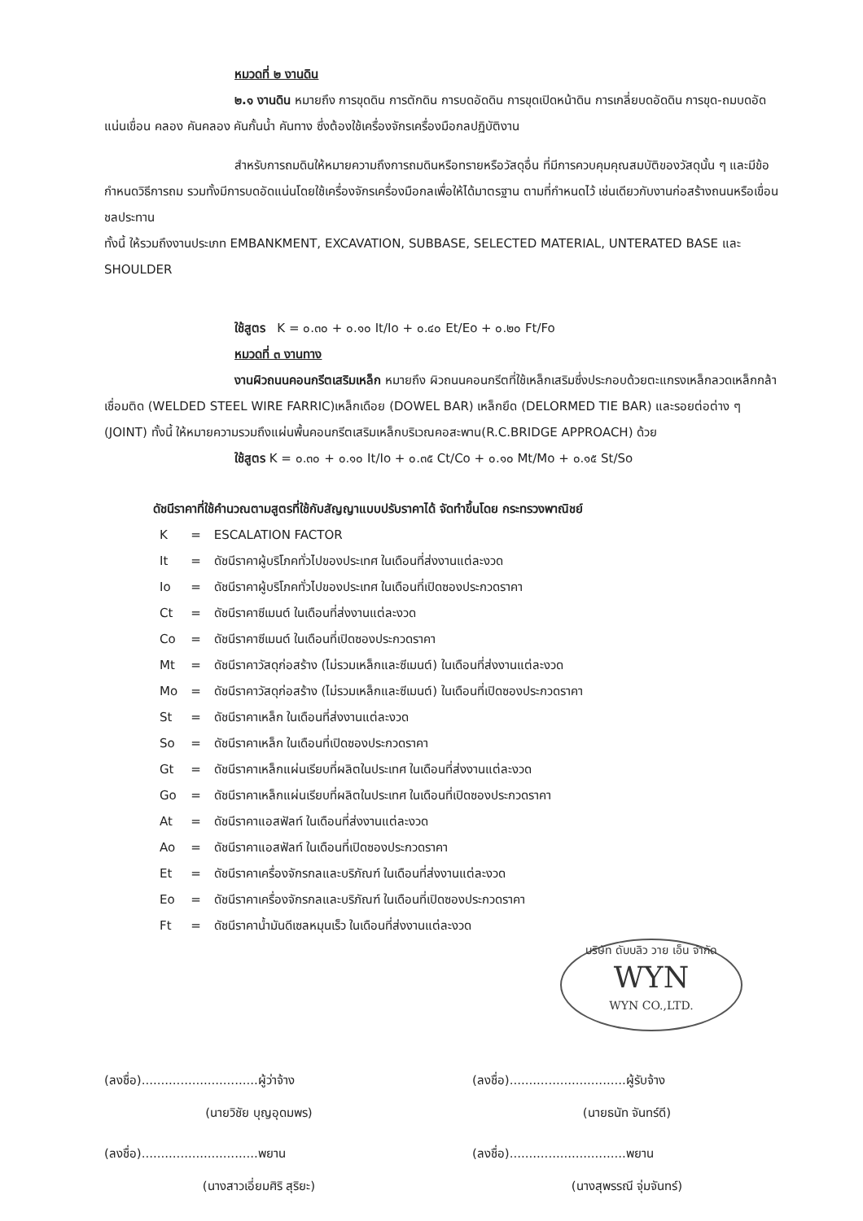หมวดที่ ๒ งานดิน
๒.๑ งานดิน หมายถึง การขุดดิน การตักดิน การบดอัดดิน การขุดเปิดหน้าดิน การเกลี่ยบดอัดดิน การขุด-ถมบดอัดแน่นเขื่อน คลอง คันคลอง คันกั้นน้ำ คันทาง ซึ่งต้องใช้เครื่องจักรเครื่องมือกลปฏิบัติงาน
สำหรับการถมดินให้หมายความถึงการถมดินหรือทรายหรือวัสดุอื่น ที่มีการควบคุมคุณสมบัติของวัสดุนั้น ๆ และมีข้อกำหนดวิธีการถม รวมทั้งมีการบดอัดแน่นโดยใช้เครื่องจักรเครื่องมือกลเพื่อให้ได้มาตรฐาน ตามที่กำหนดไว้ เช่นเดียวกับงานก่อสร้างถนนหรือเขื่อนชลประทาน
ทั้งนี้ ให้รวมถึงงานประเภท EMBANKMENT, EXCAVATION, SUBBASE, SELECTED MATERIAL, UNTERATED BASE และ SHOULDER
ใช้สูตร K = ๐.๓๐ + ๐.๑๐ It/Io + ๐.๔๐ Et/Eo + ๐.๒๐ Ft/Fo
หมวดที่ ๓ งานทาง
งานผิวถนนคอนกรีตเสริมเหล็ก หมายถึง ผิวถนนคอนกรีตที่ใช้เหล็กเสริมซึ่งประกอบด้วยตะแกรงเหล็กลวดเหล็กกล้าเชื่อมติด (WELDED STEEL WIRE FARRIC)เหล็กเดือย (DOWEL BAR) เหล็กยึด (DELORMED TIE BAR) และรอยต่อต่าง ๆ (JOINT) ทั้งนี้ ให้หมายความรวมถึงแผ่นพื้นคอนกรีตเสริมเหล็กบริเวณคอสะพาน(R.C.BRIDGE APPROACH) ด้วย
ใช้สูตร K = ๐.๓๐ + ๐.๑๐ It/Io + ๐.๓๕ Ct/Co + ๐.๑๐ Mt/Mo + ๐.๑๕ St/So
ดัชนีราคาที่ใช้คำนวณตามสูตรที่ใช้กับสัญญาแบบปรับราคาได้ จัดทำขึ้นโดย กระทรวงพาณิชย์
| K | = | ESCALATION FACTOR |
| It | = | ดัชนีราคาผู้บริโภคทั่วไปของประเทศ ในเดือนที่ส่งงานแต่ละงวด |
| Io | = | ดัชนีราคาผู้บริโภคทั่วไปของประเทศ ในเดือนที่เปิดซองประกวดราคา |
| Ct | = | ดัชนีราคาซีเมนต์ ในเดือนที่ส่งงานแต่ละงวด |
| Co | = | ดัชนีราคาซีเมนต์ ในเดือนที่เปิดซองประกวดราคา |
| Mt | = | ดัชนีราคาวัสดุก่อสร้าง (ไม่รวมเหล็กและซีเมนต์) ในเดือนที่ส่งงานแต่ละงวด |
| Mo | = | ดัชนีราคาวัสดุก่อสร้าง (ไม่รวมเหล็กและซีเมนต์) ในเดือนที่เปิดซองประกวดราคา |
| St | = | ดัชนีราคาเหล็ก ในเดือนที่ส่งงานแต่ละงวด |
| So | = | ดัชนีราคาเหล็ก ในเดือนที่เปิดซองประกวดราคา |
| Gt | = | ดัชนีราคาเหล็กแผ่นเรียบที่ผลิตในประเทศ ในเดือนที่ส่งงานแต่ละงวด |
| Go | = | ดัชนีราคาเหล็กแผ่นเรียบที่ผลิตในประเทศ ในเดือนที่เปิดซองประกวดราคา |
| At | = | ดัชนีราคาแอสฟัลท์ ในเดือนที่ส่งงานแต่ละงวด |
| Ao | = | ดัชนีราคาแอสฟัลท์ ในเดือนที่เปิดซองประกวดราคา |
| Et | = | ดัชนีราคาเครื่องจักรกลและบริภัณฑ์ ในเดือนที่ส่งงานแต่ละงวด |
| Eo | = | ดัชนีราคาเครื่องจักรกลและบริภัณฑ์ ในเดือนที่เปิดซองประกวดราคา |
| Ft | = | ดัชนีราคาน้ำมันดีเซลหมุนเร็ว ในเดือนที่ส่งงานแต่ละงวด |
บริษัท ดับบลิว วาย เอ็น จำกัด
WYN
WYN CO.,LTD.
(ลงชื่อ)..............................ผู้ว่าจ้าง
(นายวิชัย บุญอุดมพร)
(ลงชื่อ)..............................ผู้รับจ้าง
(นายธนัท จันทร์ดี)
(ลงชื่อ)..............................พยาน
(นางสาวเอี่ยมศิริ สุริยะ)
(ลงชื่อ)..............................พยาน
(นางสุพรรณี จุ่มจันทร์)